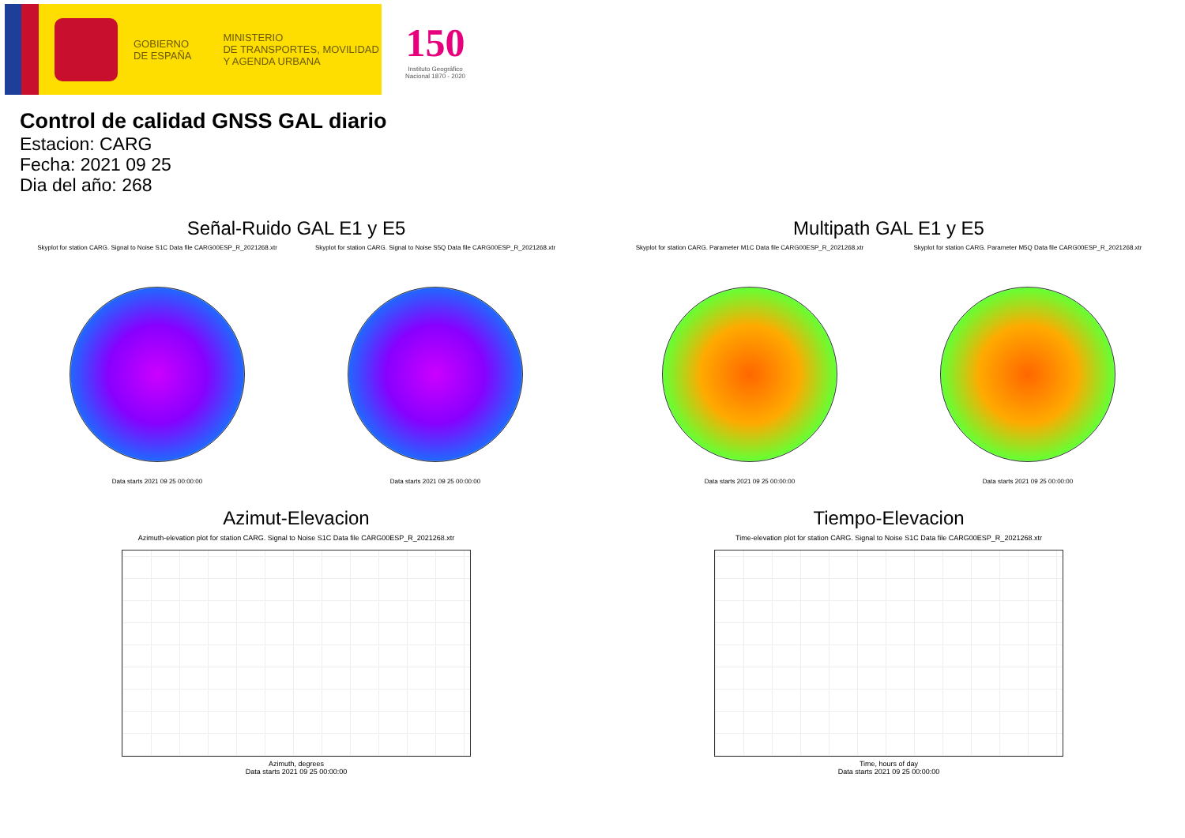GOBIERNO
DE ESPAÑA
MINISTERIO
DE TRANSPORTES, MOVILIDAD
Y AGENDA URBANA
150
Instituto Geográfico
Nacional 1870 - 2020
Control de calidad GNSS GAL diario
Estacion: CARG
Fecha: 2021 09 25
Dia del año: 268
Señal-Ruido GAL E1 y E5
Skyplot for station CARG. Signal to Noise S1C Data file CARG00ESP_R_2021268.xtr
Data starts 2021 09 25 00:00:00
Skyplot for station CARG. Signal to Noise S5Q Data file CARG00ESP_R_2021268.xtr
Data starts 2021 09 25 00:00:00
Multipath GAL E1 y E5
Skyplot for station CARG. Parameter M1C Data file CARG00ESP_R_2021268.xtr
Data starts 2021 09 25 00:00:00
Skyplot for station CARG. Parameter M5Q Data file CARG00ESP_R_2021268.xtr
Data starts 2021 09 25 00:00:00
Azimut-Elevacion
Azimuth-elevation plot for station CARG. Signal to Noise S1C Data file CARG00ESP_R_2021268.xtr
Azimuth, degrees
Data starts 2021 09 25 00:00:00
Tiempo-Elevacion
Time-elevation plot for station CARG. Signal to Noise S1C Data file CARG00ESP_R_2021268.xtr
Time, hours of day
Data starts 2021 09 25 00:00:00